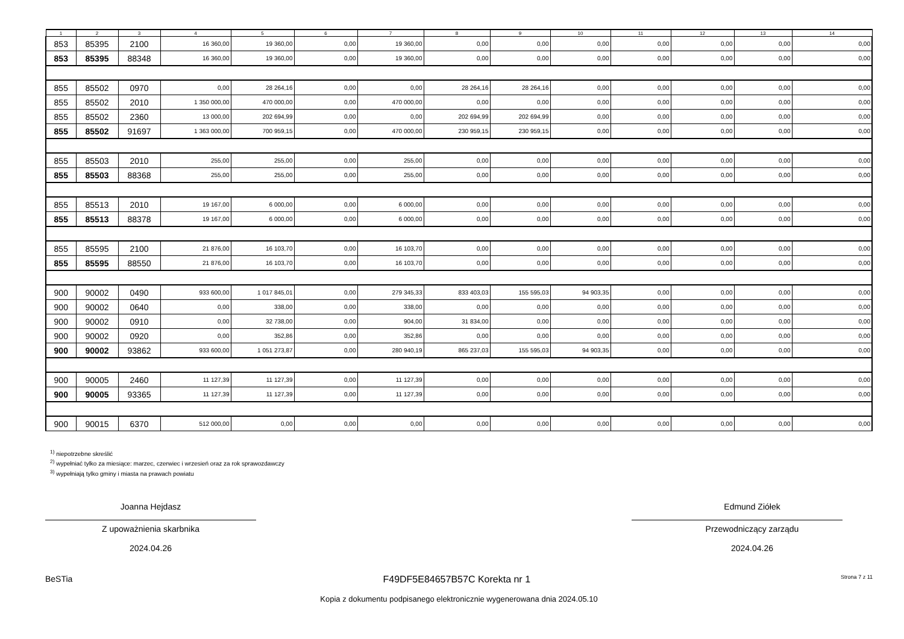| 1 | 2 | 3 | 4 | 5 | 6 | 7 | 8 | 9 | 10 | 11 | 12 | 13 | 14 |
| --- | --- | --- | --- | --- | --- | --- | --- | --- | --- | --- | --- | --- | --- |
| 853 | 85395 | 2100 | 16 360,00 | 19 360,00 | 0,00 | 19 360,00 | 0,00 | 0,00 | 0,00 | 0,00 | 0,00 | 0,00 | 0,00 |
| 853 | 85395 | 88348 | 16 360,00 | 19 360,00 | 0,00 | 19 360,00 | 0,00 | 0,00 | 0,00 | 0,00 | 0,00 | 0,00 | 0,00 |
| 855 | 85502 | 0970 | 0,00 | 28 264,16 | 0,00 | 0,00 | 28 264,16 | 28 264,16 | 0,00 | 0,00 | 0,00 | 0,00 | 0,00 |
| 855 | 85502 | 2010 | 1 350 000,00 | 470 000,00 | 0,00 | 470 000,00 | 0,00 | 0,00 | 0,00 | 0,00 | 0,00 | 0,00 | 0,00 |
| 855 | 85502 | 2360 | 13 000,00 | 202 694,99 | 0,00 | 0,00 | 202 694,99 | 202 694,99 | 0,00 | 0,00 | 0,00 | 0,00 | 0,00 |
| 855 | 85502 | 91697 | 1 363 000,00 | 700 959,15 | 0,00 | 470 000,00 | 230 959,15 | 230 959,15 | 0,00 | 0,00 | 0,00 | 0,00 | 0,00 |
| 855 | 85503 | 2010 | 255,00 | 255,00 | 0,00 | 255,00 | 0,00 | 0,00 | 0,00 | 0,00 | 0,00 | 0,00 | 0,00 |
| 855 | 85503 | 88368 | 255,00 | 255,00 | 0,00 | 255,00 | 0,00 | 0,00 | 0,00 | 0,00 | 0,00 | 0,00 | 0,00 |
| 855 | 85513 | 2010 | 19 167,00 | 6 000,00 | 0,00 | 6 000,00 | 0,00 | 0,00 | 0,00 | 0,00 | 0,00 | 0,00 | 0,00 |
| 855 | 85513 | 88378 | 19 167,00 | 6 000,00 | 0,00 | 6 000,00 | 0,00 | 0,00 | 0,00 | 0,00 | 0,00 | 0,00 | 0,00 |
| 855 | 85595 | 2100 | 21 876,00 | 16 103,70 | 0,00 | 16 103,70 | 0,00 | 0,00 | 0,00 | 0,00 | 0,00 | 0,00 | 0,00 |
| 855 | 85595 | 88550 | 21 876,00 | 16 103,70 | 0,00 | 16 103,70 | 0,00 | 0,00 | 0,00 | 0,00 | 0,00 | 0,00 | 0,00 |
| 900 | 90002 | 0490 | 933 600,00 | 1 017 845,01 | 0,00 | 279 345,33 | 833 403,03 | 155 595,03 | 94 903,35 | 0,00 | 0,00 | 0,00 | 0,00 |
| 900 | 90002 | 0640 | 0,00 | 338,00 | 0,00 | 338,00 | 0,00 | 0,00 | 0,00 | 0,00 | 0,00 | 0,00 | 0,00 |
| 900 | 90002 | 0910 | 0,00 | 32 738,00 | 0,00 | 904,00 | 31 834,00 | 0,00 | 0,00 | 0,00 | 0,00 | 0,00 | 0,00 |
| 900 | 90002 | 0920 | 0,00 | 352,86 | 0,00 | 352,86 | 0,00 | 0,00 | 0,00 | 0,00 | 0,00 | 0,00 | 0,00 |
| 900 | 90002 | 93862 | 933 600,00 | 1 051 273,87 | 0,00 | 280 940,19 | 865 237,03 | 155 595,03 | 94 903,35 | 0,00 | 0,00 | 0,00 | 0,00 |
| 900 | 90005 | 2460 | 11 127,39 | 11 127,39 | 0,00 | 11 127,39 | 0,00 | 0,00 | 0,00 | 0,00 | 0,00 | 0,00 | 0,00 |
| 900 | 90005 | 93365 | 11 127,39 | 11 127,39 | 0,00 | 11 127,39 | 0,00 | 0,00 | 0,00 | 0,00 | 0,00 | 0,00 | 0,00 |
| 900 | 90015 | 6370 | 512 000,00 | 0,00 | 0,00 | 0,00 | 0,00 | 0,00 | 0,00 | 0,00 | 0,00 | 0,00 | 0,00 |
<sup>1)</sup> niepotrzebne skreślić
<sup>2)</sup> wypełniać tylko za miesiące: marzec, czerwiec i wrzesień oraz za rok sprawozdawczy
<sup>3)</sup> wypełniają tylko gminy i miasta na prawach powiatu
Joanna Hejdasz
Z upoważnienia skarbnika
2024.04.26
Edmund Ziółek
Przewodniczący zarządu
2024.04.26
BeSTia F49DF5E84657B57C Korekta nr 1 Strona 7 z 11
Kopia z dokumentu podpisanego elektronicznie wygenerowana dnia 2024.05.10